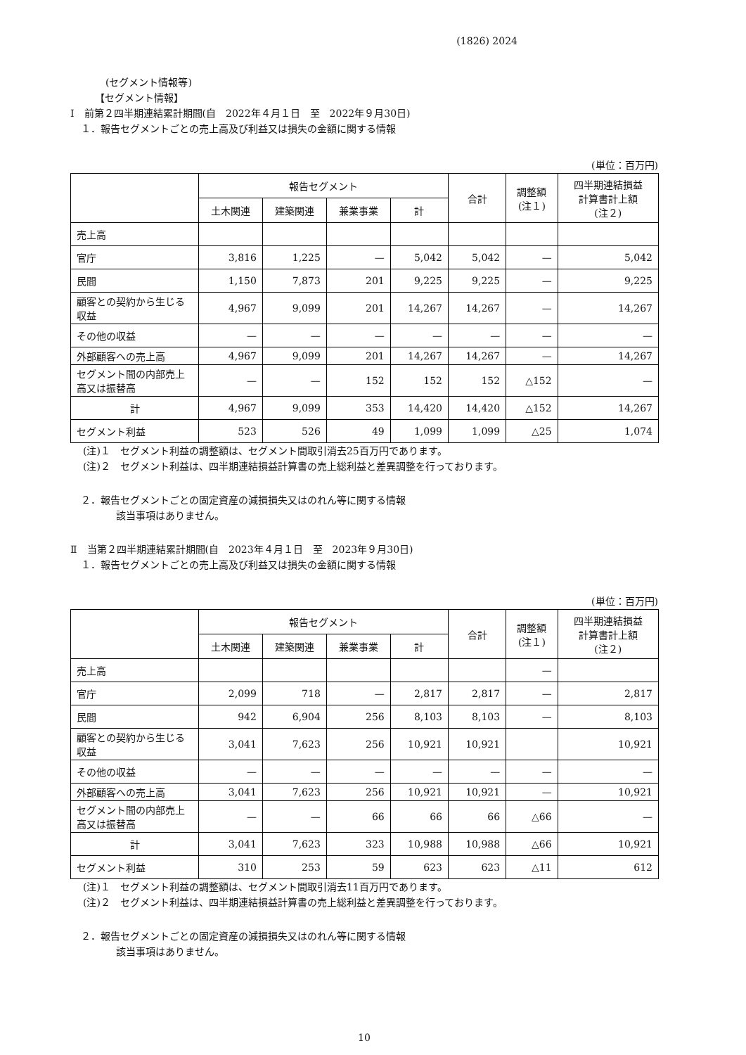(1826) 2024
(セグメント情報等)
【セグメント情報】
Ⅰ　前第２四半期連結累計期間(自　2022年４月１日　至　2022年９月30日)
１．報告セグメントごとの売上高及び利益又は損失の金額に関する情報
(単位：百万円)
| | 報告セグメント | | | | 合計 | 調整額 (注１) | 四半期連結損益 計算書計上額 (注２) |
| --- | --- | --- | --- | --- | --- | --- | --- |
| | 土木関連 | 建築関連 | 兼業事業 | 計 | | | |
| 売上高 | | | | | | | |
| 官庁 | 3,816 | 1,225 | — | 5,042 | 5,042 | — | 5,042 |
| 民間 | 1,150 | 7,873 | 201 | 9,225 | 9,225 | — | 9,225 |
| 顧客との契約から生じる収益 | 4,967 | 9,099 | 201 | 14,267 | 14,267 | — | 14,267 |
| その他の収益 | — | — | — | — | — | — | — |
| 外部顧客への売上高 | 4,967 | 9,099 | 201 | 14,267 | 14,267 | — | 14,267 |
| セグメント間の内部売上高又は振替高 | — | — | 152 | 152 | 152 | △152 | — |
| 計 | 4,967 | 9,099 | 353 | 14,420 | 14,420 | △152 | 14,267 |
| セグメント利益 | 523 | 526 | 49 | 1,099 | 1,099 | △25 | 1,074 |
(注)１　セグメント利益の調整額は、セグメント間取引消去25百万円であります。
(注)２　セグメント利益は、四半期連結損益計算書の売上総利益と差異調整を行っております。
２．報告セグメントごとの固定資産の減損損失又はのれん等に関する情報
該当事項はありません。
Ⅱ　当第２四半期連結累計期間(自　2023年４月１日　至　2023年９月30日)
１．報告セグメントごとの売上高及び利益又は損失の金額に関する情報
(単位：百万円)
| | 報告セグメント | | | | 合計 | 調整額 (注１) | 四半期連結損益 計算書計上額 (注２) |
| --- | --- | --- | --- | --- | --- | --- | --- |
| | 土木関連 | 建築関連 | 兼業事業 | 計 | | | |
| 売上高 | | | | | | — | |
| 官庁 | 2,099 | 718 | — | 2,817 | 2,817 | — | 2,817 |
| 民間 | 942 | 6,904 | 256 | 8,103 | 8,103 | — | 8,103 |
| 顧客との契約から生じる収益 | 3,041 | 7,623 | 256 | 10,921 | 10,921 | | 10,921 |
| その他の収益 | — | — | — | — | — | — | — |
| 外部顧客への売上高 | 3,041 | 7,623 | 256 | 10,921 | 10,921 | — | 10,921 |
| セグメント間の内部売上高又は振替高 | — | — | 66 | 66 | 66 | △66 | — |
| 計 | 3,041 | 7,623 | 323 | 10,988 | 10,988 | △66 | 10,921 |
| セグメント利益 | 310 | 253 | 59 | 623 | 623 | △11 | 612 |
(注)１　セグメント利益の調整額は、セグメント間取引消去11百万円であります。
(注)２　セグメント利益は、四半期連結損益計算書の売上総利益と差異調整を行っております。
２．報告セグメントごとの固定資産の減損損失又はのれん等に関する情報
該当事項はありません。
10